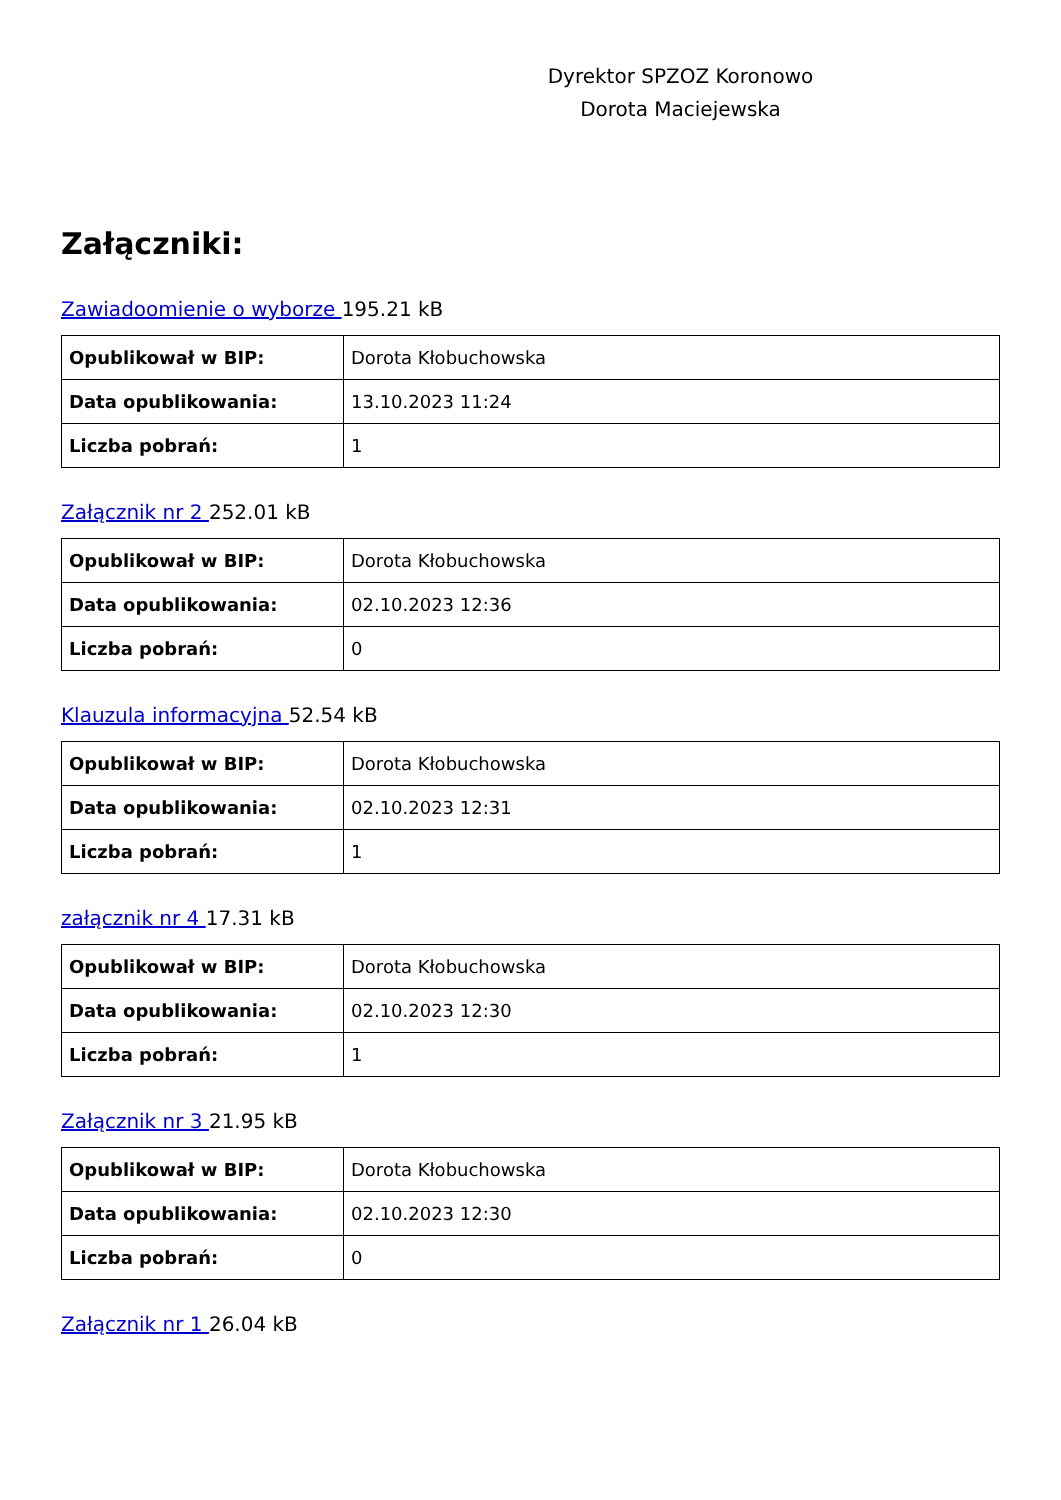Dyrektor SPZOZ Koronowo
Dorota Maciejewska
Załączniki:
Zawiadoomienie o wyborze 195.21 kB
| Opublikował w BIP: | Dorota Kłobuchowska |
| Data opublikowania: | 13.10.2023 11:24 |
| Liczba pobrań: | 1 |
Załącznik nr 2 252.01 kB
| Opublikował w BIP: | Dorota Kłobuchowska |
| Data opublikowania: | 02.10.2023 12:36 |
| Liczba pobrań: | 0 |
Klauzula informacyjna 52.54 kB
| Opublikował w BIP: | Dorota Kłobuchowska |
| Data opublikowania: | 02.10.2023 12:31 |
| Liczba pobrań: | 1 |
załącznik nr 4 17.31 kB
| Opublikował w BIP: | Dorota Kłobuchowska |
| Data opublikowania: | 02.10.2023 12:30 |
| Liczba pobrań: | 1 |
Załącznik nr 3 21.95 kB
| Opublikował w BIP: | Dorota Kłobuchowska |
| Data opublikowania: | 02.10.2023 12:30 |
| Liczba pobrań: | 0 |
Załącznik nr 1 26.04 kB